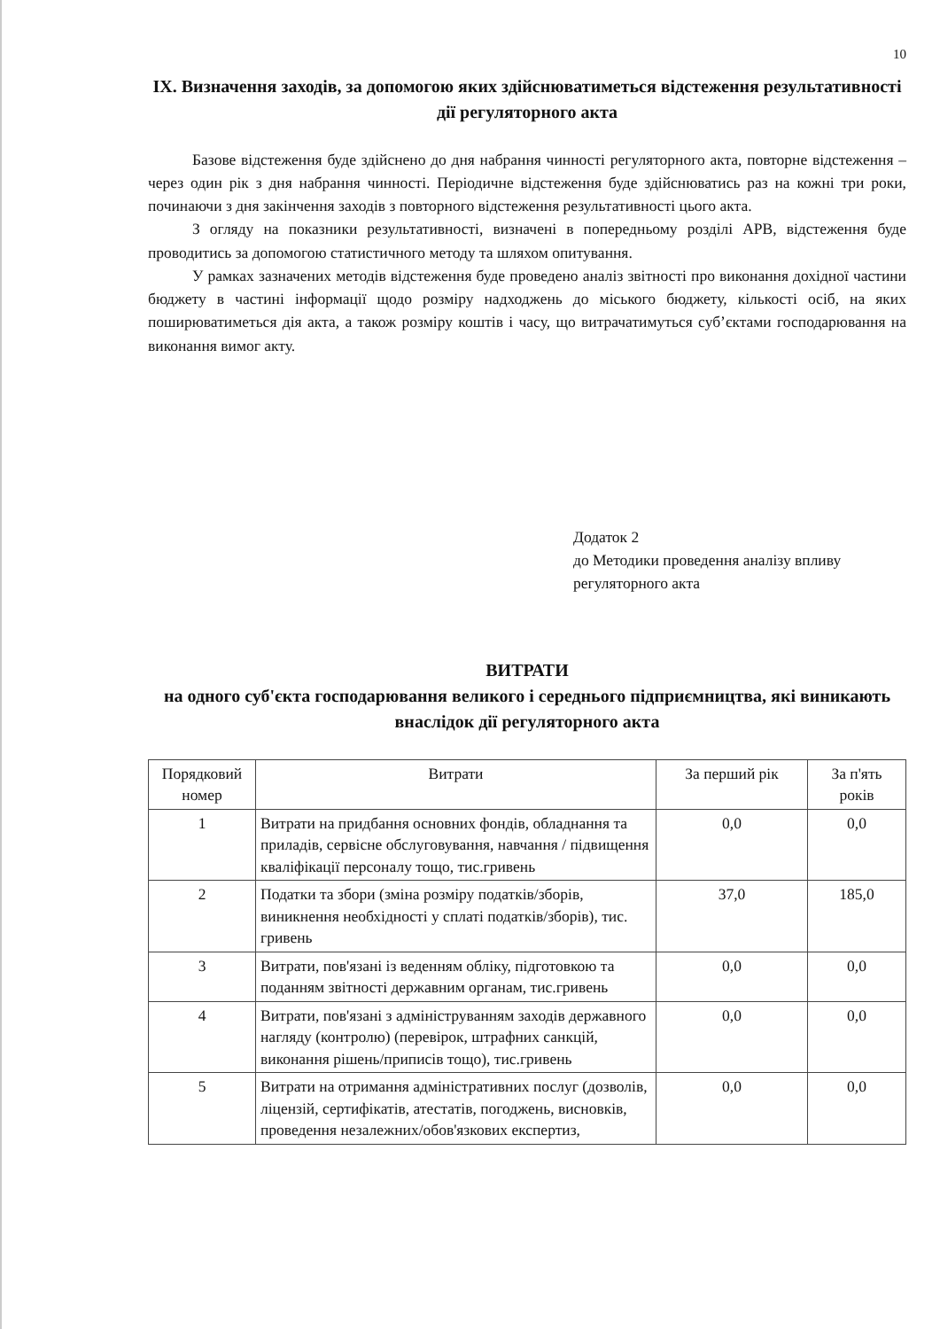10
IX. Визначення заходів, за допомогою яких здійснюватиметься відстеження результативності дії регуляторного акта
Базове відстеження буде здійснено до дня набрання чинності регуляторного акта, повторне відстеження – через один рік з дня набрання чинності. Періодичне відстеження буде здійснюватись раз на кожні три роки, починаючи з дня закінчення заходів з повторного відстеження результативності цього акта.
З огляду на показники результативності, визначені в попередньому розділі АРВ, відстеження буде проводитись за допомогою статистичного методу та шляхом опитування.
У рамках зазначених методів відстеження буде проведено аналіз звітності про виконання дохідної частини бюджету в частині інформації щодо розміру надходжень до міського бюджету, кількості осіб, на яких поширюватиметься дія акта, а також розміру коштів і часу, що витрачатимуться суб’єктами господарювання на виконання вимог акту.
Додаток 2
до Методики проведення аналізу впливу регуляторного акта
ВИТРАТИ
на одного суб'єкта господарювання великого і середнього підприємництва, які виникають внаслідок дії регуляторного акта
| Порядковий номер | Витрати | За перший рік | За п'ять років |
| --- | --- | --- | --- |
| 1 | Витрати на придбання основних фондів, обладнання та приладів, сервісне обслуговування, навчання / підвищення кваліфікації персоналу тощо, тис.гривень | 0,0 | 0,0 |
| 2 | Податки та збори (зміна розміру податків/зборів, виникнення необхідності у сплаті податків/зборів), тис. гривень | 37,0 | 185,0 |
| 3 | Витрати, пов'язані із веденням обліку, підготовкою та поданням звітності державним органам, тис.гривень | 0,0 | 0,0 |
| 4 | Витрати, пов'язані з адмініструванням заходів державного нагляду (контролю) (перевірок, штрафних санкцій, виконання рішень/приписів тощо), тис.гривень | 0,0 | 0,0 |
| 5 | Витрати на отримання адміністративних послуг (дозволів, ліцензій, сертифікатів, атестатів, погоджень, висновків, проведення незалежних/обов'язкових експертиз, | 0,0 | 0,0 |